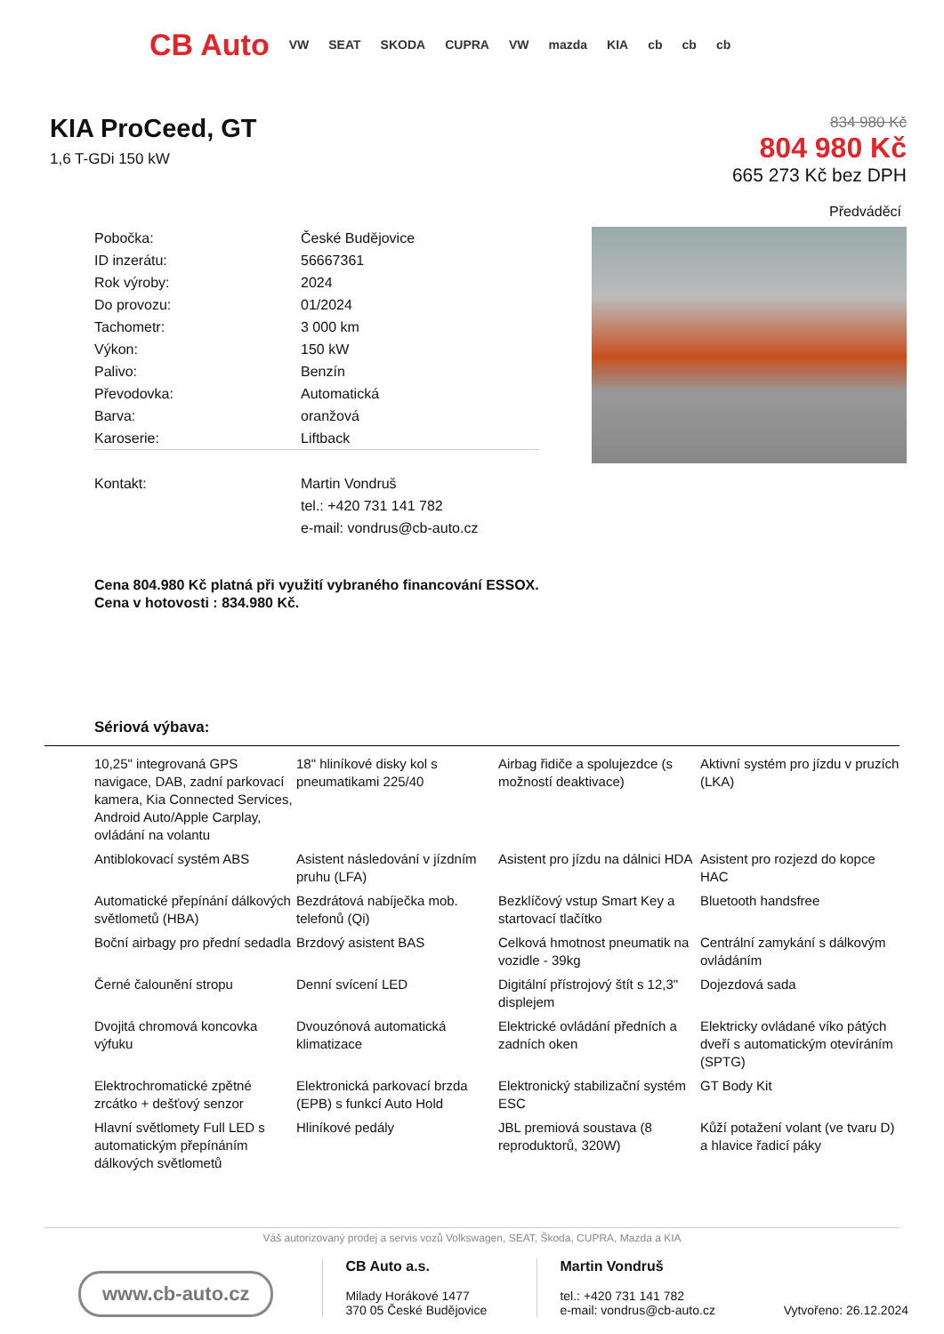CB Auto VW SEAT SKODA CUPRA VW mazda KIA cb cb cb
KIA ProCeed, GT
1,6 T-GDi 150 kW
834 980 Kč
804 980 Kč
665 273 Kč bez DPH
Předváděcí
| Pobočka: | České Budějovice |
| ID inzerátu: | 56667361 |
| Rok výroby: | 2024 |
| Do provozu: | 01/2024 |
| Tachometr: | 3 000 km |
| Výkon: | 150 kW |
| Palivo: | Benzín |
| Převodovka: | Automatická |
| Barva: | oranžová |
| Karoserie: | Liftback |
| Kontakt: | Martin Vondruš |
| | tel.: +420 731 141 782 |
| | e-mail: vondrus@cb-auto.cz |
Cena 804.980 Kč platná při využití vybraného financování ESSOX.
Cena v hotovosti : 834.980 Kč.
Sériová výbava:
| 10,25" integrovaná GPS navigace, DAB, zadní parkovací kamera, Kia Connected Services, Android Auto/Apple Carplay, ovládání na volantu | 18" hliníkové disky kol s pneumatikami 225/40 | Airbag řidiče a spolujezdce (s možností deaktivace) | Aktivní systém pro jízdu v pruzích (LKA) |
| Antiblokovací systém ABS | Asistent následování v jízdním pruhu (LFA) | Asistent pro jízdu na dálnici HDA | Asistent pro rozjezd do kopce HAC |
| Automatické přepínání dálkových světlometů (HBA) | Bezdrátová nabíječka mob. telefonů (Qi) | Bezklíčový vstup Smart Key a startovací tlačítko | Bluetooth handsfree |
| Boční airbagy pro přední sedadla | Brzdový asistent BAS | Celková hmotnost pneumatik na vozidle - 39kg | Centrální zamykání s dálkovým ovládáním |
| Černé čalounění stropu | Denní svícení LED | Digitální přístrojový štít s 12,3" displejem | Dojezdová sada |
| Dvojitá chromová koncovka výfuku | Dvouzónová automatická klimatizace | Elektrické ovládání předních a zadních oken | Elektricky ovládané víko pátých dveří s automatickým otevíráním (SPTG) |
| Elektrochromatické zpětné zrcátko + dešťový senzor | Elektronická parkovací brzda (EPB) s funkcí Auto Hold | Elektronický stabilizační systém ESC | GT Body Kit |
| Hlavní světlomety Full LED s automatickým přepínáním dálkových světlometů | Hliníkové pedály | JBL premiová soustava (8 reproduktorů, 320W) | Kůží potažení volant (ve tvaru D) a hlavice řadicí páky |
Váš autorizovaný prodej a servis vozů Volkswagen, SEAT, Škoda, CUPRA, Mazda a KIA
www.cb-auto.cz
CB Auto a.s.
Milady Horákové 1477
370 05 České Budějovice
Martin Vondruš
tel.: +420 731 141 782
e-mail: vondrus@cb-auto.cz
Vytvořeno: 26.12.2024